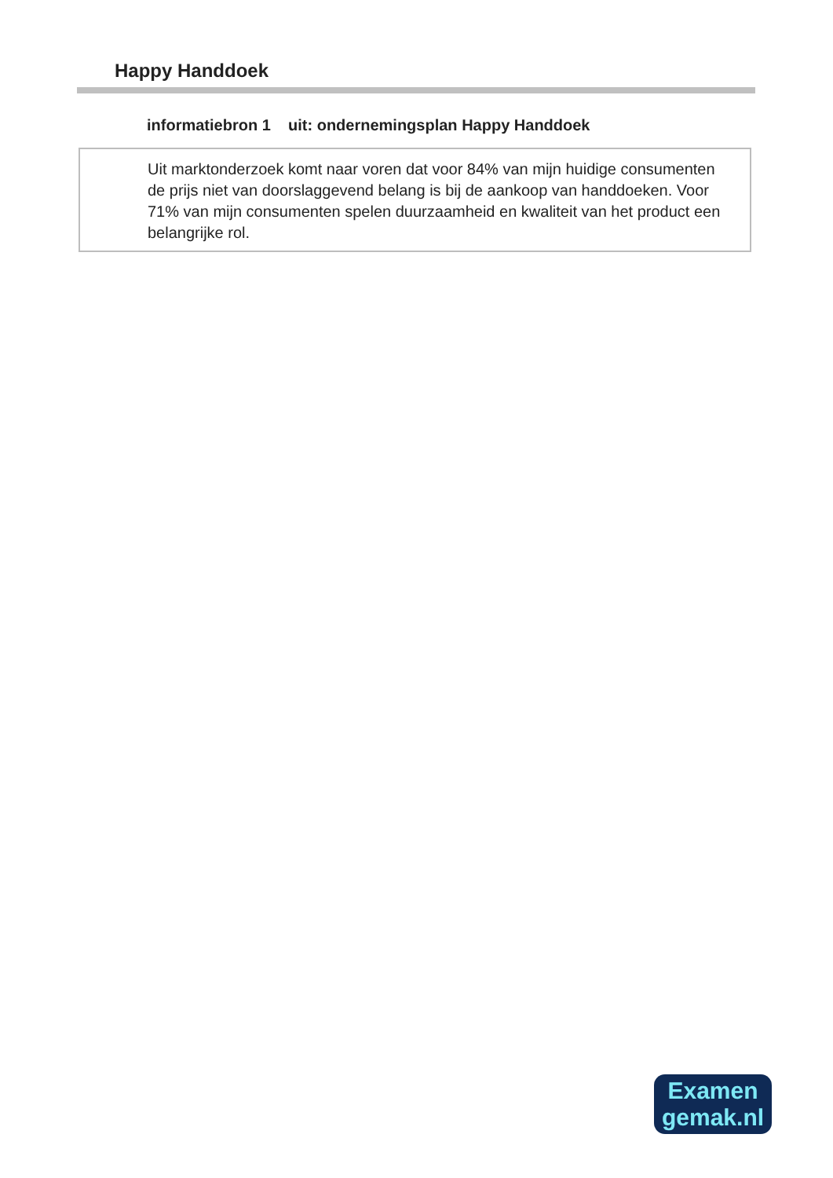Happy Handdoek
informatiebron 1 uit: ondernemingsplan Happy Handdoek
Uit marktonderzoek komt naar voren dat voor 84% van mijn huidige consumenten de prijs niet van doorslaggevend belang is bij de aankoop van handdoeken. Voor 71% van mijn consumenten spelen duurzaamheid en kwaliteit van het product een belangrijke rol.
Examen
gemak.nl